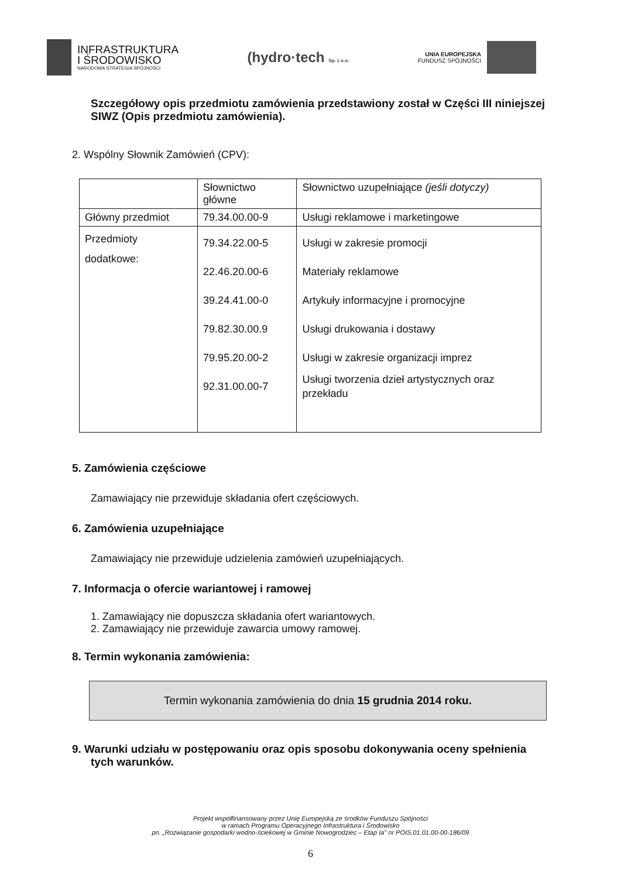INFRASTRUKTURA
I ŚRODOWISKO
NARODOWA STRATEGIA SPÓJNOŚCI
(hydro·tech Sp. z o.o.
UNIA EUROPEJSKA
FUNDUSZ SPÓJNOŚCI
Szczegółowy opis przedmiotu zamówienia przedstawiony został w Części III niniejszej SIWZ (Opis przedmiotu zamówienia).
2. Wspólny Słownik Zamówień (CPV):
| | Słownictwo główne | Słownictwo uzupełniające (jeśli dotyczy) |
| --- | --- | --- |
| Główny przedmiot | 79.34.00.00-9 | Usługi reklamowe i marketingowe |
| Przedmioty dodatkowe: | 79.34.22.00-5 22.46.20.00-6 39.24.41.00-0 79.82.30.00.9 79.95.20.00-2 92.31.00.00-7 | Usługi w zakresie promocji Materiały reklamowe Artykuły informacyjne i promocyjne Usługi drukowania i dostawy Usługi w zakresie organizacji imprez Usługi tworzenia dzieł artystycznych oraz przekładu |
5. Zamówienia częściowe
Zamawiający nie przewiduje składania ofert częściowych.
6. Zamówienia uzupełniające
Zamawiający nie przewiduje udzielenia zamówień uzupełniających.
7. Informacja o ofercie wariantowej i ramowej
1. Zamawiający nie dopuszcza składania ofert wariantowych.
2. Zamawiający nie przewiduje zawarcia umowy ramowej.
8. Termin wykonania zamówienia:
Termin wykonania zamówienia do dnia 15 grudnia 2014 roku.
9. Warunki udziału w postępowaniu oraz opis sposobu dokonywania oceny spełnienia tych warunków.
Projekt współfinansowany przez Unię Europejską ze środków Funduszu Spójności
w ramach Programu Operacyjnego Infrastruktura i Środowisko
pn. „Rozwiązanie gospodarki wodno-ściekowej w Gminie Nowogrodziec – Etap Ia" nr POIS.01.01.00-00-186/09
6